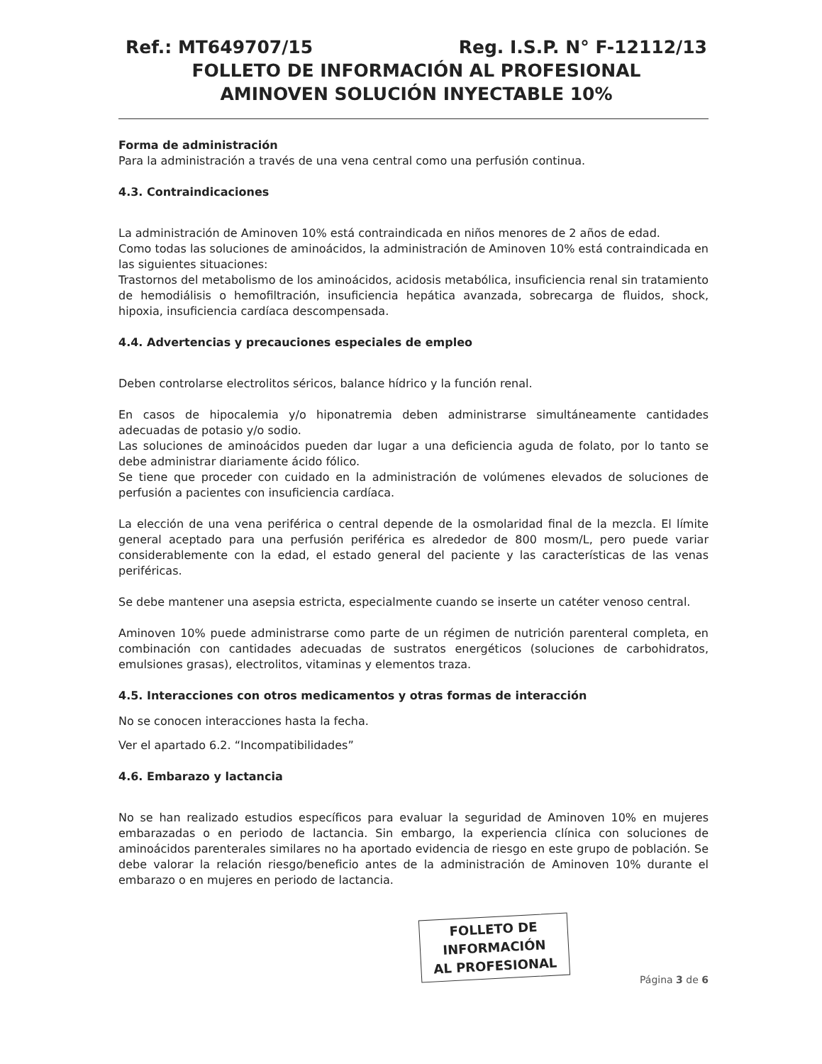Ref.: MT649707/15 Reg. I.S.P. N° F-12112/13
FOLLETO DE INFORMACIÓN AL PROFESIONAL
AMINOVEN SOLUCIÓN INYECTABLE 10%
Forma de administración
Para la administración a través de una vena central como una perfusión continua.
4.3. Contraindicaciones
La administración de Aminoven 10% está contraindicada en niños menores de 2 años de edad.
Como todas las soluciones de aminoácidos, la administración de Aminoven 10% está contraindicada en las siguientes situaciones:
Trastornos del metabolismo de los aminoácidos, acidosis metabólica, insuficiencia renal sin tratamiento de hemodiálisis o hemofiltración, insuficiencia hepática avanzada, sobrecarga de fluidos, shock, hipoxia, insuficiencia cardíaca descompensada.
4.4. Advertencias y precauciones especiales de empleo
Deben controlarse electrolitos séricos, balance hídrico y la función renal.
En casos de hipocalemia y/o hiponatremia deben administrarse simultáneamente cantidades adecuadas de potasio y/o sodio.
Las soluciones de aminoácidos pueden dar lugar a una deficiencia aguda de folato, por lo tanto se debe administrar diariamente ácido fólico.
Se tiene que proceder con cuidado en la administración de volúmenes elevados de soluciones de perfusión a pacientes con insuficiencia cardíaca.
La elección de una vena periférica o central depende de la osmolaridad final de la mezcla. El límite general aceptado para una perfusión periférica es alrededor de 800 mosm/L, pero puede variar considerablemente con la edad, el estado general del paciente y las características de las venas periféricas.
Se debe mantener una asepsia estricta, especialmente cuando se inserte un catéter venoso central.
Aminoven 10% puede administrarse como parte de un régimen de nutrición parenteral completa, en combinación con cantidades adecuadas de sustratos energéticos (soluciones de carbohidratos, emulsiones grasas), electrolitos, vitaminas y elementos traza.
4.5. Interacciones con otros medicamentos y otras formas de interacción
No se conocen interacciones hasta la fecha.
Ver el apartado 6.2. “Incompatibilidades”
4.6. Embarazo y lactancia
No se han realizado estudios específicos para evaluar la seguridad de Aminoven 10% en mujeres embarazadas o en periodo de lactancia. Sin embargo, la experiencia clínica con soluciones de aminoácidos parenterales similares no ha aportado evidencia de riesgo en este grupo de población. Se debe valorar la relación riesgo/beneficio antes de la administración de Aminoven 10% durante el embarazo o en mujeres en periodo de lactancia.
FOLLETO DE INFORMACIÓN
AL PROFESIONAL
Página 3 de 6